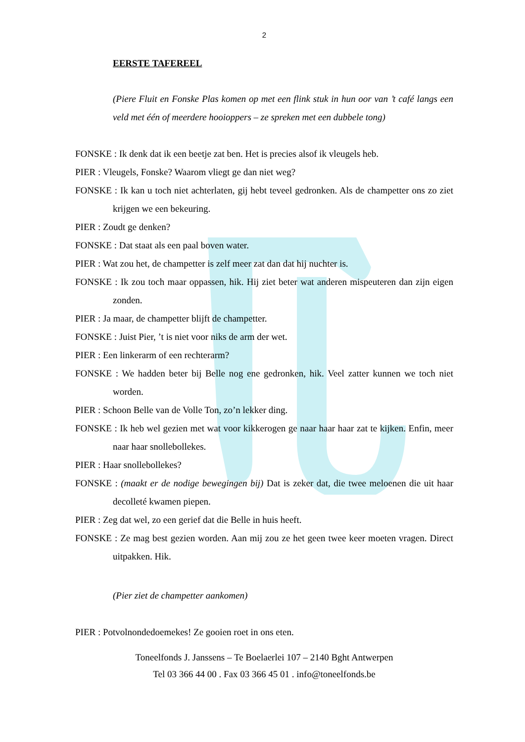2
EERSTE TAFEREEL
(Piere Fluit en Fonske Plas komen op met een flink stuk in hun oor van ’t café langs een veld met één of meerdere hooioppers – ze spreken met een dubbele tong)
FONSKE : Ik denk dat ik een beetje zat ben. Het is precies alsof ik vleugels heb.
PIER : Vleugels, Fonske? Waarom vliegt ge dan niet weg?
FONSKE : Ik kan u toch niet achterlaten, gij hebt teveel gedronken. Als de champetter ons zo ziet krijgen we een bekeuring.
PIER : Zoudt ge denken?
FONSKE : Dat staat als een paal boven water.
PIER : Wat zou het, de champetter is zelf meer zat dan dat hij nuchter is.
FONSKE : Ik zou toch maar oppassen, hik. Hij ziet beter wat anderen mispeuteren dan zijn eigen zonden.
PIER : Ja maar, de champetter blijft de champetter.
FONSKE : Juist Pier, ’t is niet voor niks de arm der wet.
PIER : Een linkerarm of een rechterarm?
FONSKE : We hadden beter bij Belle nog ene gedronken, hik. Veel zatter kunnen we toch niet worden.
PIER : Schoon Belle van de Volle Ton, zo’n lekker ding.
FONSKE : Ik heb wel gezien met wat voor kikkerogen ge naar haar haar zat te kijken. Enfin, meer naar haar snollebollekes.
PIER : Haar snollebollekes?
FONSKE : (maakt er de nodige bewegingen bij) Dat is zeker dat, die twee meloenen die uit haar decolleté kwamen piepen.
PIER : Zeg dat wel, zo een gerief dat die Belle in huis heeft.
FONSKE : Ze mag best gezien worden. Aan mij zou ze het geen twee keer moeten vragen. Direct uitpakken. Hik.
(Pier ziet de champetter aankomen)
PIER : Potvolnondedoemekes! Ze gooien roet in ons eten.
Toneelfonds J. Janssens – Te Boelaerlei 107 – 2140 Bght Antwerpen
Tel 03 366 44 00 . Fax 03 366 45 01 . info@toneelfonds.be